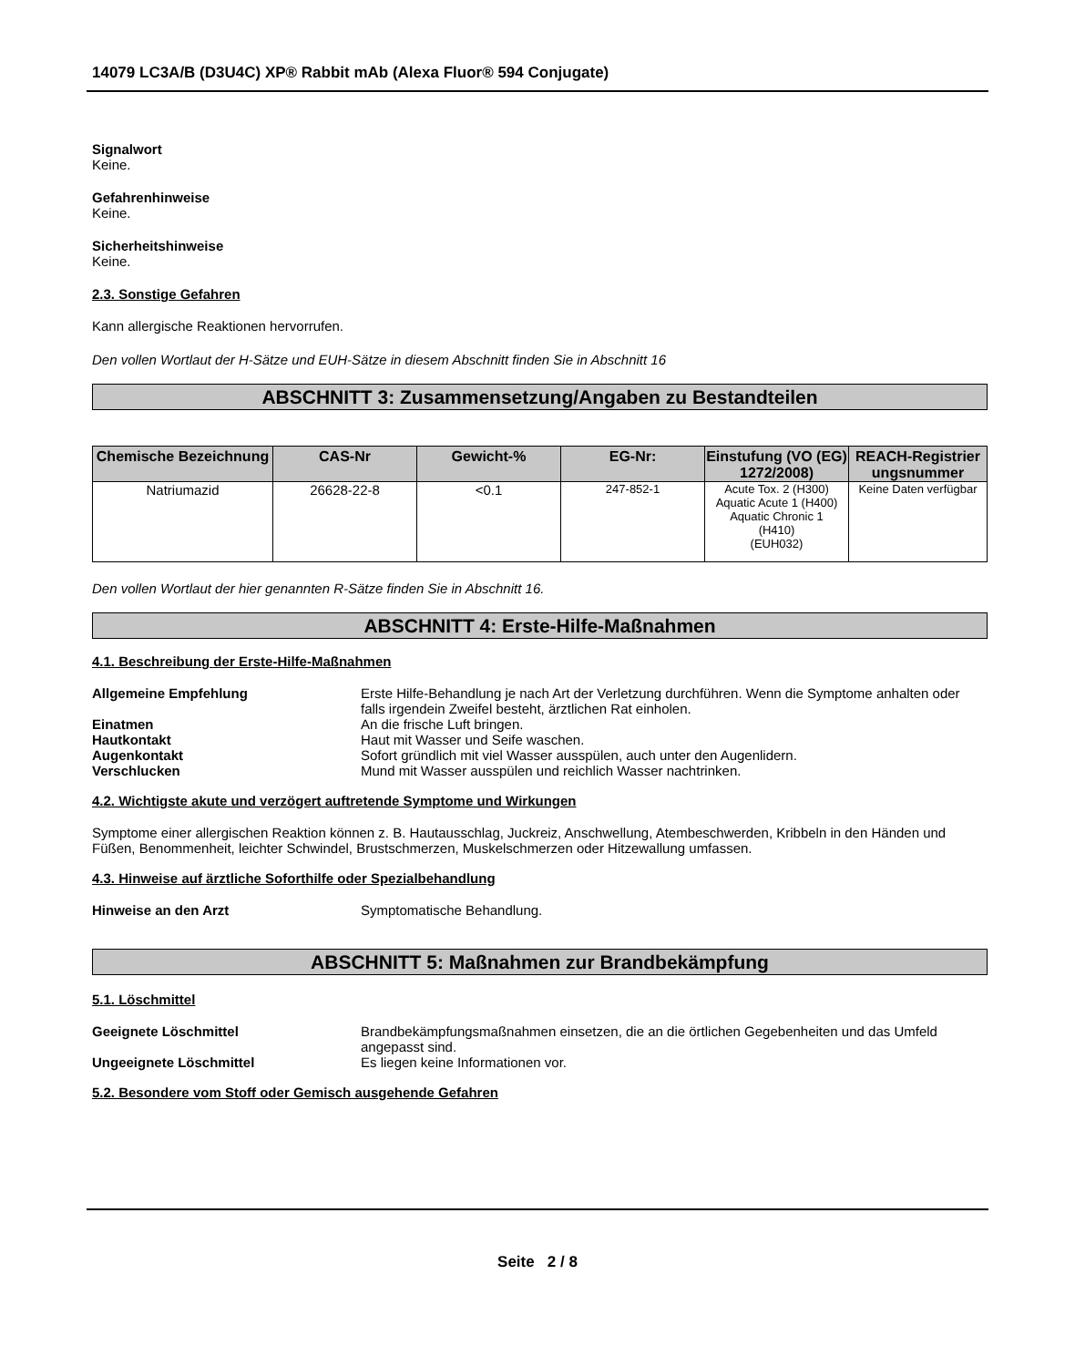14079 LC3A/B (D3U4C) XP® Rabbit mAb (Alexa Fluor® 594 Conjugate)
Signalwort
Keine.
Gefahrenhinweise
Keine.
Sicherheitshinweise
Keine.
2.3. Sonstige Gefahren
Kann allergische Reaktionen hervorrufen.
Den vollen Wortlaut der H-Sätze und EUH-Sätze in diesem Abschnitt finden Sie in Abschnitt 16
ABSCHNITT 3: Zusammensetzung/Angaben zu Bestandteilen
| Chemische Bezeichnung | CAS-Nr | Gewicht-% | EG-Nr: | Einstufung (VO (EG) 1272/2008) | REACH-Registrier ungsnummer |
| --- | --- | --- | --- | --- | --- |
| Natriumazid | 26628-22-8 | <0.1 | 247-852-1 | Acute Tox. 2 (H300) Aquatic Acute 1 (H400) Aquatic Chronic 1 (H410) (EUH032) | Keine Daten verfügbar |
Den vollen Wortlaut der hier genannten R-Sätze finden Sie in Abschnitt 16.
ABSCHNITT 4: Erste-Hilfe-Maßnahmen
4.1. Beschreibung der Erste-Hilfe-Maßnahmen
Allgemeine Empfehlung Erste Hilfe-Behandlung je nach Art der Verletzung durchführen. Wenn die Symptome anhalten oder falls irgendein Zweifel besteht, ärztlichen Rat einholen.
Einatmen An die frische Luft bringen.
Hautkontakt Haut mit Wasser und Seife waschen.
Augenkontakt Sofort gründlich mit viel Wasser ausspülen, auch unter den Augenlidern.
Verschlucken Mund mit Wasser ausspülen und reichlich Wasser nachtrinken.
4.2. Wichtigste akute und verzögert auftretende Symptome und Wirkungen
Symptome einer allergischen Reaktion können z. B. Hautausschlag, Juckreiz, Anschwellung, Atembeschwerden, Kribbeln in den Händen und Füßen, Benommenheit, leichter Schwindel, Brustschmerzen, Muskelschmerzen oder Hitzewallung umfassen.
4.3. Hinweise auf ärztliche Soforthilfe oder Spezialbehandlung
Hinweise an den Arzt Symptomatische Behandlung.
ABSCHNITT 5: Maßnahmen zur Brandbekämpfung
5.1. Löschmittel
Geeignete Löschmittel Brandbekämpfungsmaßnahmen einsetzen, die an die örtlichen Gegebenheiten und das Umfeld angepasst sind.
Ungeeignete Löschmittel Es liegen keine Informationen vor.
5.2. Besondere vom Stoff oder Gemisch ausgehende Gefahren
Seite 2 / 8